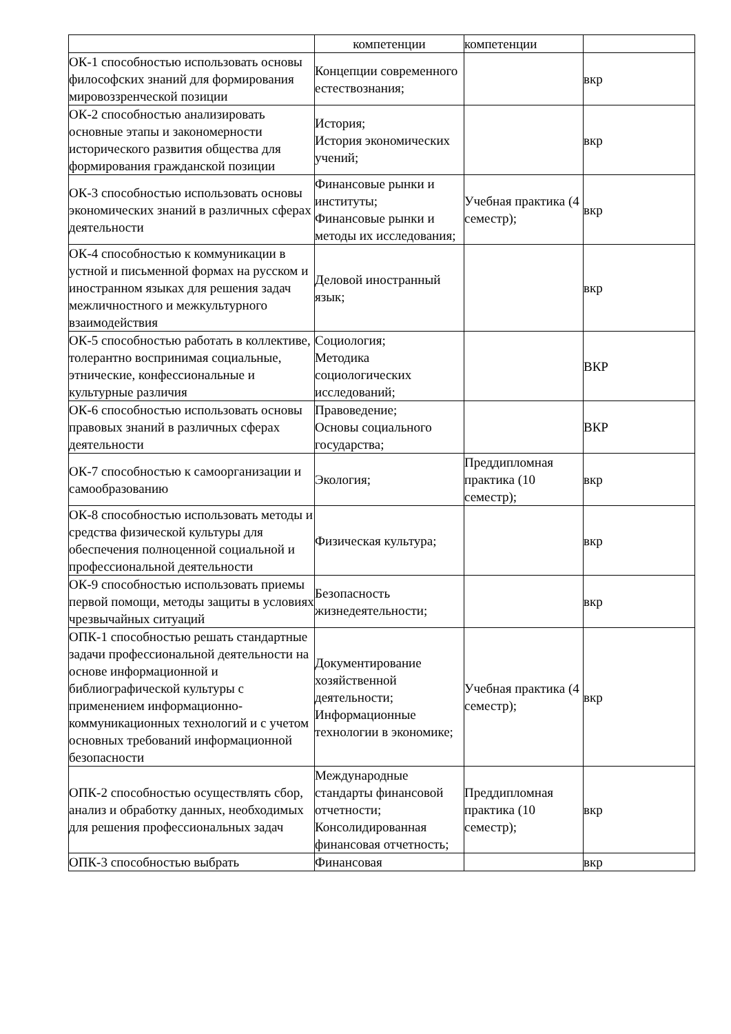| | компетенции | компетенции | |
| ОК-1 способностью использовать основы философских знаний для формирования мировоззренческой позиции | Концепции современного естествознания; | | вкр |
| ОК-2 способностью анализировать основные этапы и закономерности исторического развития общества для формирования гражданской позиции | История; История экономических учений; | | вкр |
| ОК-3 способностью использовать основы экономических знаний в различных сферах деятельности | Финансовые рынки и институты; Финансовые рынки и методы их исследования; | Учебная практика (4 семестр); | вкр |
| ОК-4 способностью к коммуникации в устной и письменной формах на русском и иностранном языках для решения задач межличностного и межкультурного взаимодействия | Деловой иностранный язык; | | вкр |
| ОК-5 способностью работать в коллективе, толерантно воспринимая социальные, этнические, конфессиональные и культурные различия | Социология; Методика социологических исследований; | | ВКР |
| ОК-6 способностью использовать основы правовых знаний в различных сферах деятельности | Правоведение; Основы социального государства; | | ВКР |
| ОК-7 способностью к самоорганизации и самообразованию | Экология; | Преддипломная практика (10 семестр); | вкр |
| ОК-8 способностью использовать методы и средства физической культуры для обеспечения полноценной социальной и профессиональной деятельности | Физическая культура; | | вкр |
| ОК-9 способностью использовать приемы первой помощи, методы защиты в условиях чрезвычайных ситуаций | Безопасность жизнедеятельности; | | вкр |
| ОПК-1 способностью решать стандартные задачи профессиональной деятельности на основе информационной и библиографической культуры с применением информационно-коммуникационных технологий и с учетом основных требований информационной безопасности | Документирование хозяйственной деятельности; Информационные технологии в экономике; | Учебная практика (4 семестр); | вкр |
| ОПК-2 способностью осуществлять сбор, анализ и обработку данных, необходимых для решения профессиональных задач | Международные стандарты финансовой отчетности; Консолидированная финансовая отчетность; | Преддипломная практика (10 семестр); | вкр |
| ОПК-3 способностью выбрать | Финансовая | | вкр |